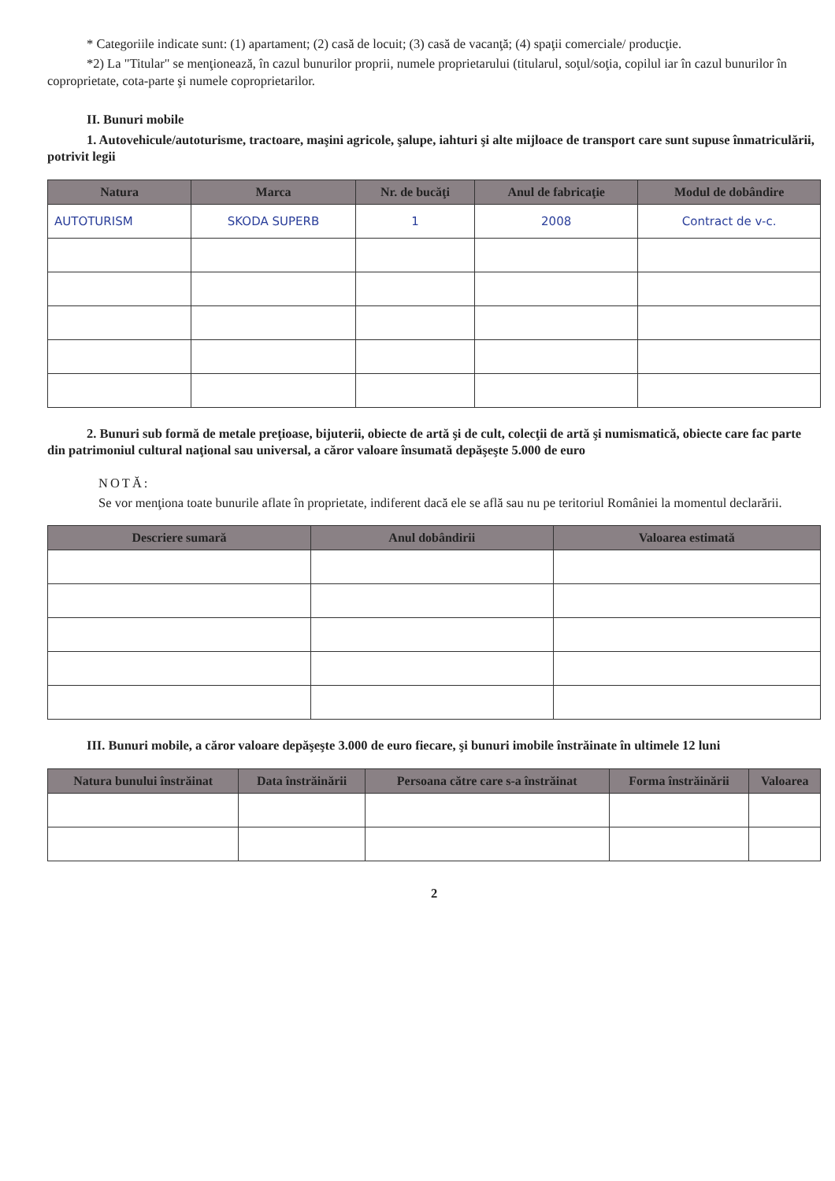* Categoriile indicate sunt: (1) apartament; (2) casă de locuit; (3) casă de vacanţă; (4) spaţii comerciale/ producţie.
*2) La "Titular" se menţionează, în cazul bunurilor proprii, numele proprietarului (titularul, soţul/soţia, copilul iar în cazul bunurilor în coproprietate, cota-parte şi numele coproprietarilor.
II. Bunuri mobile
1. Autovehicule/autoturisme, tractoare, maşini agricole, şalupe, iahturi şi alte mijloace de transport care sunt supuse înmatriculării, potrivit legii
| Natura | Marca | Nr. de bucăţi | Anul de fabricaţie | Modul de dobândire |
| --- | --- | --- | --- | --- |
| AUTOTURISM | SKODA SUPERB | 1 | 2008 | Contract de v-c. |
2. Bunuri sub formă de metale preţioase, bijuterii, obiecte de artă şi de cult, colecţii de artă şi numismatică, obiecte care fac parte din patrimoniul cultural naţional sau universal, a căror valoare însumată depăşeşte 5.000 de euro
NOTĂ:
Se vor menţiona toate bunurile aflate în proprietate, indiferent dacă ele se află sau nu pe teritoriul României la momentul declarării.
| Descriere sumară | Anul dobândirii | Valoarea estimată |
| --- | --- | --- |
III. Bunuri mobile, a căror valoare depăşeşte 3.000 de euro fiecare, şi bunuri imobile înstrăinate în ultimele 12 luni
| Natura bunului înstrăinat | Data înstrăinării | Persoana către care s-a înstrăinat | Forma înstrăinării | Valoarea |
| --- | --- | --- | --- | --- |
2